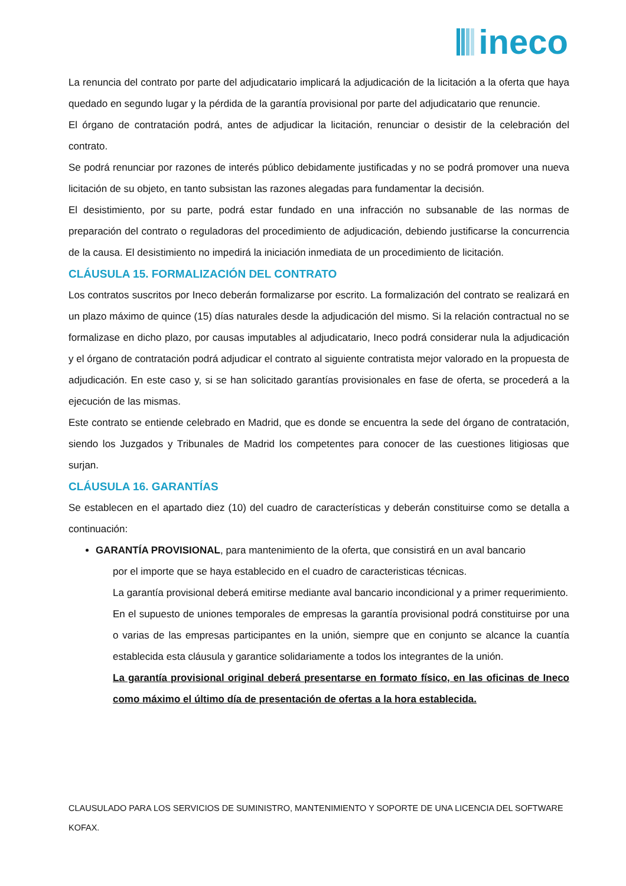ineco
La renuncia del contrato por parte del adjudicatario implicará la adjudicación de la licitación a la oferta que haya quedado en segundo lugar y la pérdida de la garantía provisional por parte del adjudicatario que renuncie.
El órgano de contratación podrá, antes de adjudicar la licitación, renunciar o desistir de la celebración del contrato.
Se podrá renunciar por razones de interés público debidamente justificadas y no se podrá promover una nueva licitación de su objeto, en tanto subsistan las razones alegadas para fundamentar la decisión.
El desistimiento, por su parte, podrá estar fundado en una infracción no subsanable de las normas de preparación del contrato o reguladoras del procedimiento de adjudicación, debiendo justificarse la concurrencia de la causa. El desistimiento no impedirá la iniciación inmediata de un procedimiento de licitación.
CLÁUSULA 15. FORMALIZACIÓN DEL CONTRATO
Los contratos suscritos por Ineco deberán formalizarse por escrito. La formalización del contrato se realizará en un plazo máximo de quince (15) días naturales desde la adjudicación del mismo. Si la relación contractual no se formalizase en dicho plazo, por causas imputables al adjudicatario, Ineco podrá considerar nula la adjudicación y el órgano de contratación podrá adjudicar el contrato al siguiente contratista mejor valorado en la propuesta de adjudicación. En este caso y, si se han solicitado garantías provisionales en fase de oferta, se procederá a la ejecución de las mismas.
Este contrato se entiende celebrado en Madrid, que es donde se encuentra la sede del órgano de contratación, siendo los Juzgados y Tribunales de Madrid los competentes para conocer de las cuestiones litigiosas que surjan.
CLÁUSULA 16. GARANTÍAS
Se establecen en el apartado diez (10) del cuadro de características y deberán constituirse como se detalla a continuación:
GARANTÍA PROVISIONAL, para mantenimiento de la oferta, que consistirá en un aval bancario
por el importe que se haya establecido en el cuadro de caracteristicas técnicas.
La garantía provisional deberá emitirse mediante aval bancario incondicional y a primer requerimiento.
En el supuesto de uniones temporales de empresas la garantía provisional podrá constituirse por una o varias de las empresas participantes en la unión, siempre que en conjunto se alcance la cuantía establecida esta cláusula y garantice solidariamente a todos los integrantes de la unión.
La garantía provisional original deberá presentarse en formato físico, en las oficinas de Ineco como máximo el último día de presentación de ofertas a la hora establecida.
CLAUSULADO PARA LOS SERVICIOS DE SUMINISTRO, MANTENIMIENTO Y SOPORTE DE UNA LICENCIA DEL SOFTWARE KOFAX.